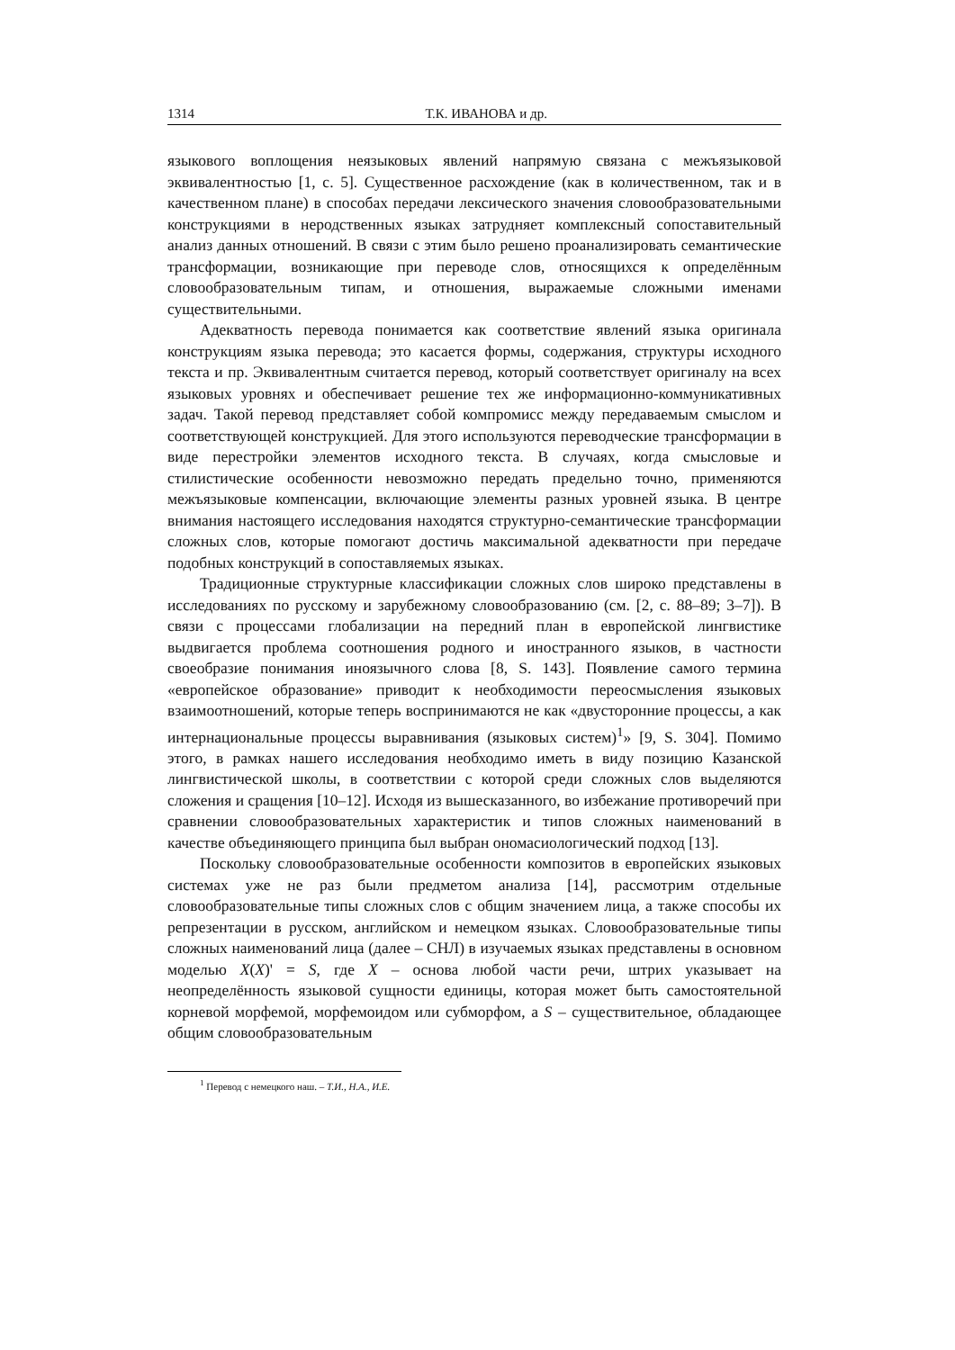1314 Т.К. ИВАНОВА и др.
языкового воплощения неязыковых явлений напрямую связана с межъязыковой эквивалентностью [1, с. 5]. Существенное расхождение (как в количественном, так и в качественном плане) в способах передачи лексического значения словообразовательными конструкциями в неродственных языках затрудняет комплексный сопоставительный анализ данных отношений. В связи с этим было решено проанализировать семантические трансформации, возникающие при переводе слов, относящихся к определённым словообразовательным типам, и отношения, выражаемые сложными именами существительными.
Адекватность перевода понимается как соответствие явлений языка оригинала конструкциям языка перевода; это касается формы, содержания, структуры исходного текста и пр. Эквивалентным считается перевод, который соответствует оригиналу на всех языковых уровнях и обеспечивает решение тех же информационно-коммуникативных задач. Такой перевод представляет собой компромисс между передаваемым смыслом и соответствующей конструкцией. Для этого используются переводческие трансформации в виде перестройки элементов исходного текста. В случаях, когда смысловые и стилистические особенности невозможно передать предельно точно, применяются межъязыковые компенсации, включающие элементы разных уровней языка. В центре внимания настоящего исследования находятся структурно-семантические трансформации сложных слов, которые помогают достичь максимальной адекватности при передаче подобных конструкций в сопоставляемых языках.
Традиционные структурные классификации сложных слов широко представлены в исследованиях по русскому и зарубежному словообразованию (см. [2, с. 88–89; 3–7]). В связи с процессами глобализации на передний план в европейской лингвистике выдвигается проблема соотношения родного и иностранного языков, в частности своеобразие понимания иноязычного слова [8, S. 143]. Появление самого термина «европейское образование» приводит к необходимости переосмысления языковых взаимоотношений, которые теперь воспринимаются не как «двусторонние процессы, а как интернациональные процессы выравнивания (языковых систем)<sup>1</sup>» [9, S. 304]. Помимо этого, в рамках нашего исследования необходимо иметь в виду позицию Казанской лингвистической школы, в соответствии с которой среди сложных слов выделяются сложения и сращения [10–12]. Исходя из вышесказанного, во избежание противоречий при сравнении словообразовательных характеристик и типов сложных наименований в качестве объединяющего принципа был выбран ономасиологический подход [13].
Поскольку словообразовательные особенности композитов в европейских языковых системах уже не раз были предметом анализа [14], рассмотрим отдельные словообразовательные типы сложных слов с общим значением лица, а также способы их репрезентации в русском, английском и немецком языках. Словообразовательные типы сложных наименований лица (далее – СНЛ) в изучаемых языках представлены в основном моделью X(X)' = S, где X – основа любой части речи, штрих указывает на неопределённость языковой сущности единицы, которая может быть самостоятельной корневой морфемой, морфемоидом или субморфом, а S – существительное, обладающее общим словообразовательным
<sup>1</sup> Перевод с немецкого наш. – Т.И., Н.А., И.Е.